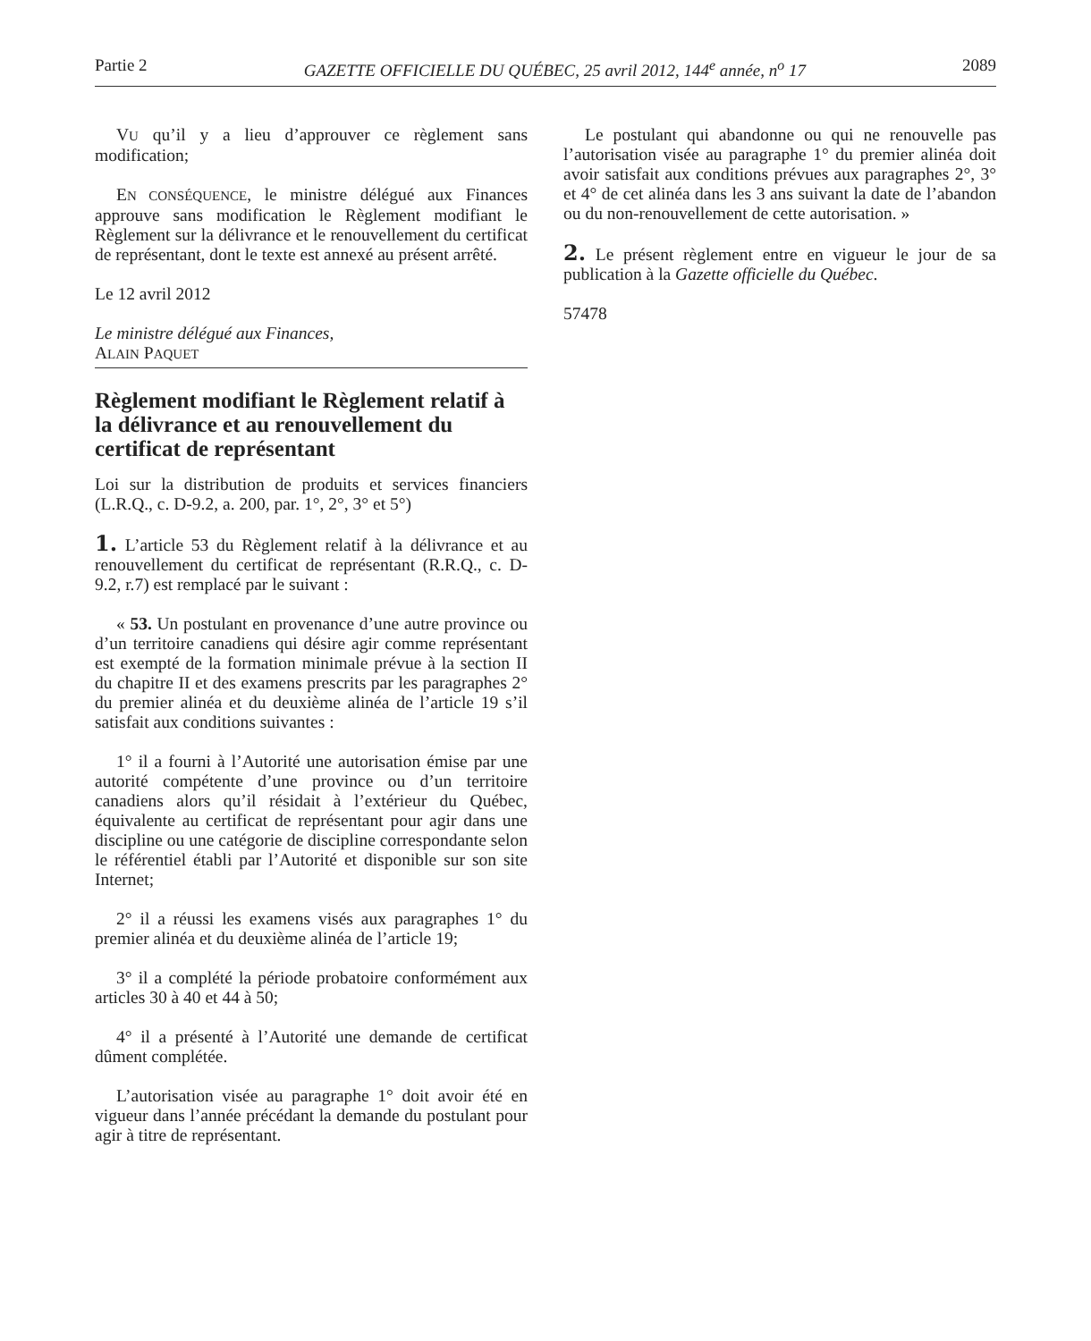Partie 2 GAZETTE OFFICIELLE DU QUÉBEC, 25 avril 2012, 144<sup>e</sup> année, n<sup>o</sup> 17 2089
VU qu’il y a lieu d’approuver ce règlement sans modification;
EN CONSÉQUENCE, le ministre délégué aux Finances approuve sans modification le Règlement modifiant le Règlement sur la délivrance et le renouvellement du certificat de représentant, dont le texte est annexé au présent arrêté.
Le 12 avril 2012
Le ministre délégué aux Finances,
ALAIN PAQUET
Règlement modifiant le Règlement relatif à la délivrance et au renouvellement du certificat de représentant
Loi sur la distribution de produits et services financiers (L.R.Q., c. D-9.2, a. 200, par. 1°, 2°, 3° et 5°)
1. L’article 53 du Règlement relatif à la délivrance et au renouvellement du certificat de représentant (R.R.Q., c. D-9.2, r.7) est remplacé par le suivant :
« 53. Un postulant en provenance d’une autre province ou d’un territoire canadiens qui désire agir comme représentant est exempté de la formation minimale prévue à la section II du chapitre II et des examens prescrits par les paragraphes 2° du premier alinéa et du deuxième alinéa de l’article 19 s’il satisfait aux conditions suivantes :
1° il a fourni à l’Autorité une autorisation émise par une autorité compétente d’une province ou d’un territoire canadiens alors qu’il résidait à l’extérieur du Québec, équivalente au certificat de représentant pour agir dans une discipline ou une catégorie de discipline correspondante selon le référentiel établi par l’Autorité et disponible sur son site Internet;
2° il a réussi les examens visés aux paragraphes 1° du premier alinéa et du deuxième alinéa de l’article 19;
3° il a complété la période probatoire conformément aux articles 30 à 40 et 44 à 50;
4° il a présenté à l’Autorité une demande de certificat dûment complétée.
L’autorisation visée au paragraphe 1° doit avoir été en vigueur dans l’année précédant la demande du postulant pour agir à titre de représentant.
Le postulant qui abandonne ou qui ne renouvelle pas l’autorisation visée au paragraphe 1° du premier alinéa doit avoir satisfait aux conditions prévues aux paragraphes 2°, 3° et 4° de cet alinéa dans les 3 ans suivant la date de l’abandon ou du non-renouvellement de cette autorisation. »
2. Le présent règlement entre en vigueur le jour de sa publication à la Gazette officielle du Québec.
57478